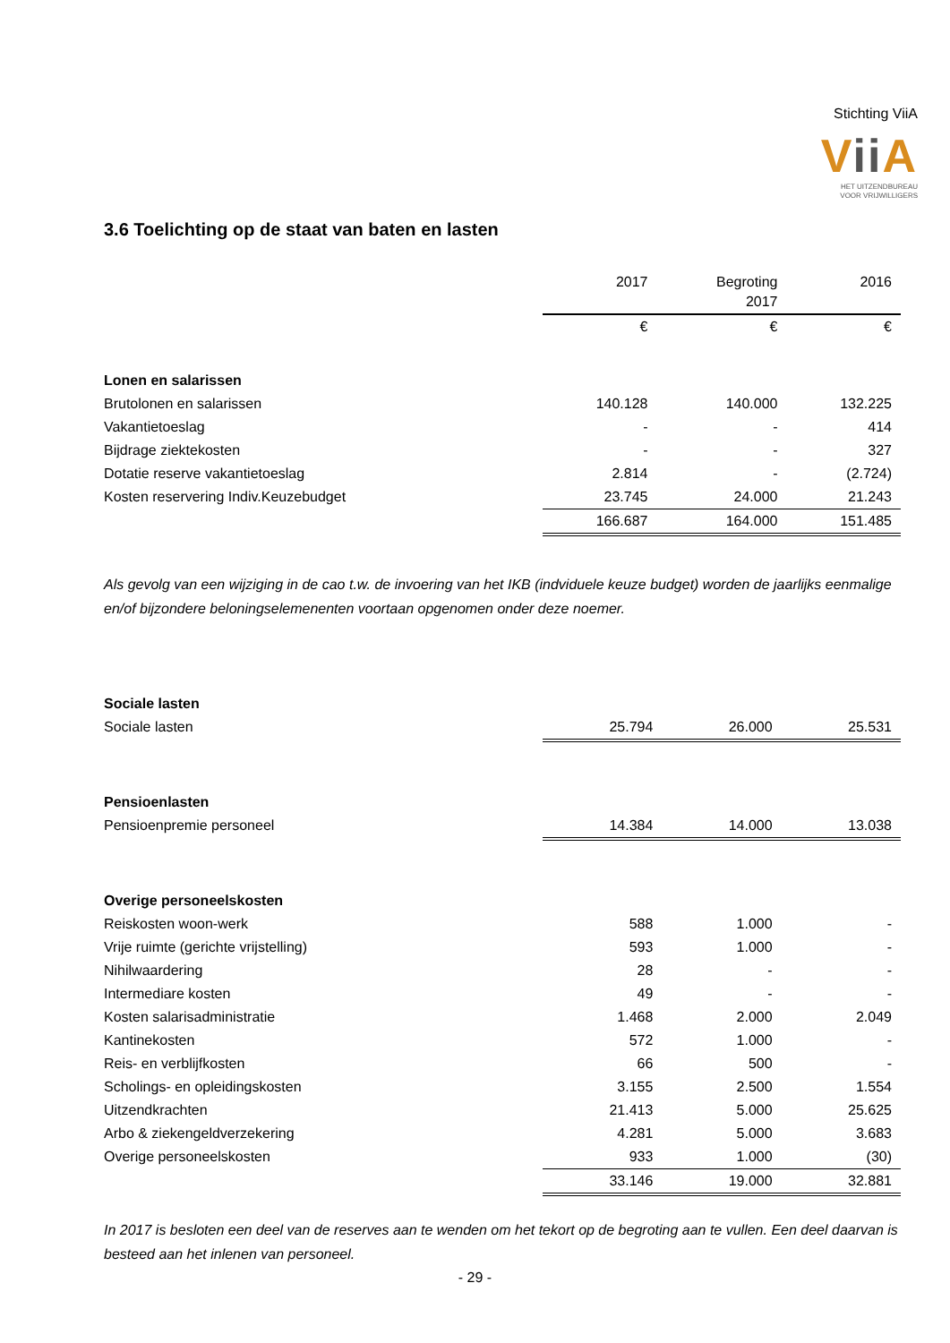Stichting ViiA
Vii A
HET UITZENDBUREAU
VOOR VRIJWILLIGERS
3.6 Toelichting op de staat van baten en lasten
| | 2017 | Begroting 2017 | 2016 |
| --- | --- | --- | --- |
| | € | € | € |
| Lonen en salarissen | | | |
| Brutolonen en salarissen | 140.128 | 140.000 | 132.225 |
| Vakantietoeslag | - | - | 414 |
| Bijdrage ziektekosten | - | - | 327 |
| Dotatie reserve vakantietoeslag | 2.814 | - | (2.724) |
| Kosten reservering Indiv.Keuzebudget | 23.745 | 24.000 | 21.243 |
| | 166.687 | 164.000 | 151.485 |
Als gevolg van een wijziging in de cao t.w. de invoering van het IKB (indviduele keuze budget) worden de jaarlijks eenmalige en/of bijzondere beloningselemenenten voortaan opgenomen onder deze noemer.
| Sociale lasten | | | |
| Sociale lasten | 25.794 | 26.000 | 25.531 |
| Pensioenlasten | | | |
| Pensioenpremie personeel | 14.384 | 14.000 | 13.038 |
| Overige personeelskosten | | | |
| Reiskosten woon-werk | 588 | 1.000 | - |
| Vrije ruimte (gerichte vrijstelling) | 593 | 1.000 | - |
| Nihilwaardering | 28 | - | - |
| Intermediare kosten | 49 | - | - |
| Kosten salarisadministratie | 1.468 | 2.000 | 2.049 |
| Kantinekosten | 572 | 1.000 | - |
| Reis- en verblijfkosten | 66 | 500 | - |
| Scholings- en opleidingskosten | 3.155 | 2.500 | 1.554 |
| Uitzendkrachten | 21.413 | 5.000 | 25.625 |
| Arbo & ziekengeldverzekering | 4.281 | 5.000 | 3.683 |
| Overige personeelskosten | 933 | 1.000 | (30) |
| | 33.146 | 19.000 | 32.881 |
In 2017 is besloten een deel van de reserves aan te wenden om het tekort op de begroting aan te vullen. Een deel daarvan is besteed aan het inlenen van personeel.
- 29 -